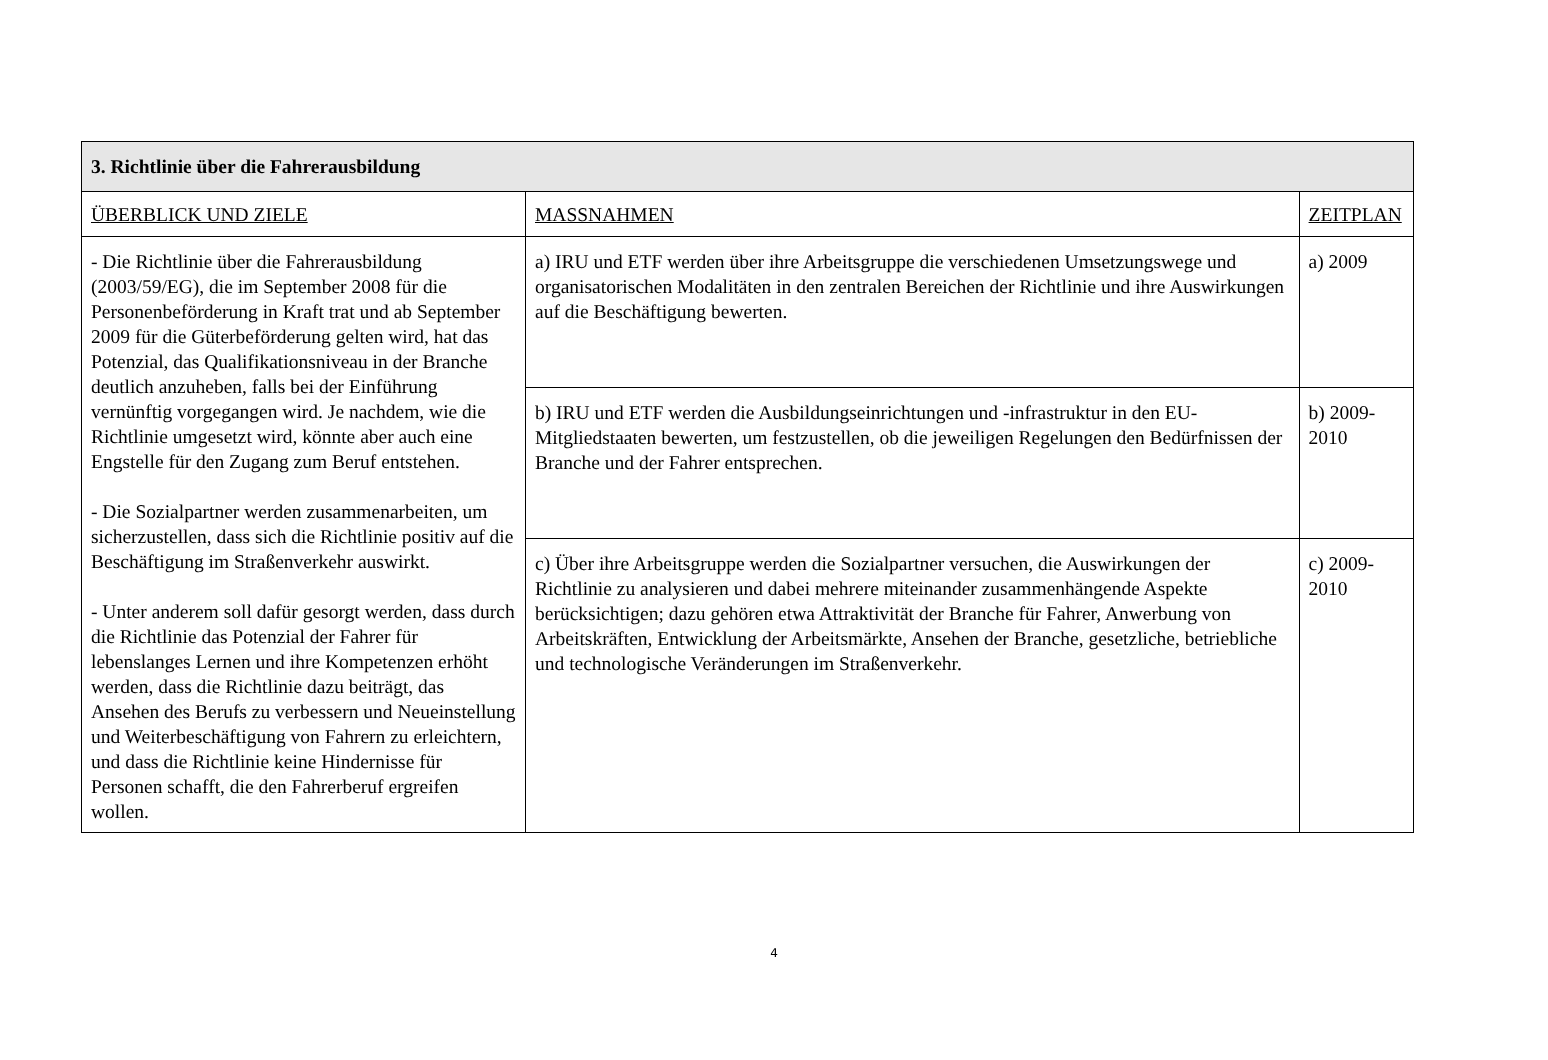| 3. Richtlinie über die Fahrerausbildung | | |
| --- | --- | --- |
| ÜBERBLICK UND ZIELE | MASSNAHMEN | ZEITPLAN |
| - Die Richtlinie über die Fahrerausbildung (2003/59/EG), die im September 2008 für die Personenbeförderung in Kraft trat und ab September 2009 für die Güterbeförderung gelten wird, hat das Potenzial, das Qualifikationsniveau in der Branche deutlich anzuheben, falls bei der Einführung vernünftig vorgegangen wird. Je nachdem, wie die Richtlinie umgesetzt wird, könnte aber auch eine Engstelle für den Zugang zum Beruf entstehen. - Die Sozialpartner werden zusammenarbeiten, um sicherzustellen, dass sich die Richtlinie positiv auf die Beschäftigung im Straßenverkehr auswirkt. - Unter anderem soll dafür gesorgt werden, dass durch die Richtlinie das Potenzial der Fahrer für lebenslanges Lernen und ihre Kompetenzen erhöht werden, dass die Richtlinie dazu beiträgt, das Ansehen des Berufs zu verbessern und Neueinstellung und Weiterbeschäftigung von Fahrern zu erleichtern, und dass die Richtlinie keine Hindernisse für Personen schafft, die den Fahrerberuf ergreifen wollen. | a) IRU und ETF werden über ihre Arbeitsgruppe die verschiedenen Umsetzungswege und organisatorischen Modalitäten in den zentralen Bereichen der Richtlinie und ihre Auswirkungen auf die Beschäftigung bewerten. | a) 2009 |
| | b) IRU und ETF werden die Ausbildungseinrichtungen und -infrastruktur in den EU-Mitgliedstaaten bewerten, um festzustellen, ob die jeweiligen Regelungen den Bedürfnissen der Branche und der Fahrer entsprechen. | b) 2009-2010 |
| | c) Über ihre Arbeitsgruppe werden die Sozialpartner versuchen, die Auswirkungen der Richtlinie zu analysieren und dabei mehrere miteinander zusammenhängende Aspekte berücksichtigen; dazu gehören etwa Attraktivität der Branche für Fahrer, Anwerbung von Arbeitskräften, Entwicklung der Arbeitsmärkte, Ansehen der Branche, gesetzliche, betriebliche und technologische Veränderungen im Straßenverkehr. | c) 2009-2010 |
4